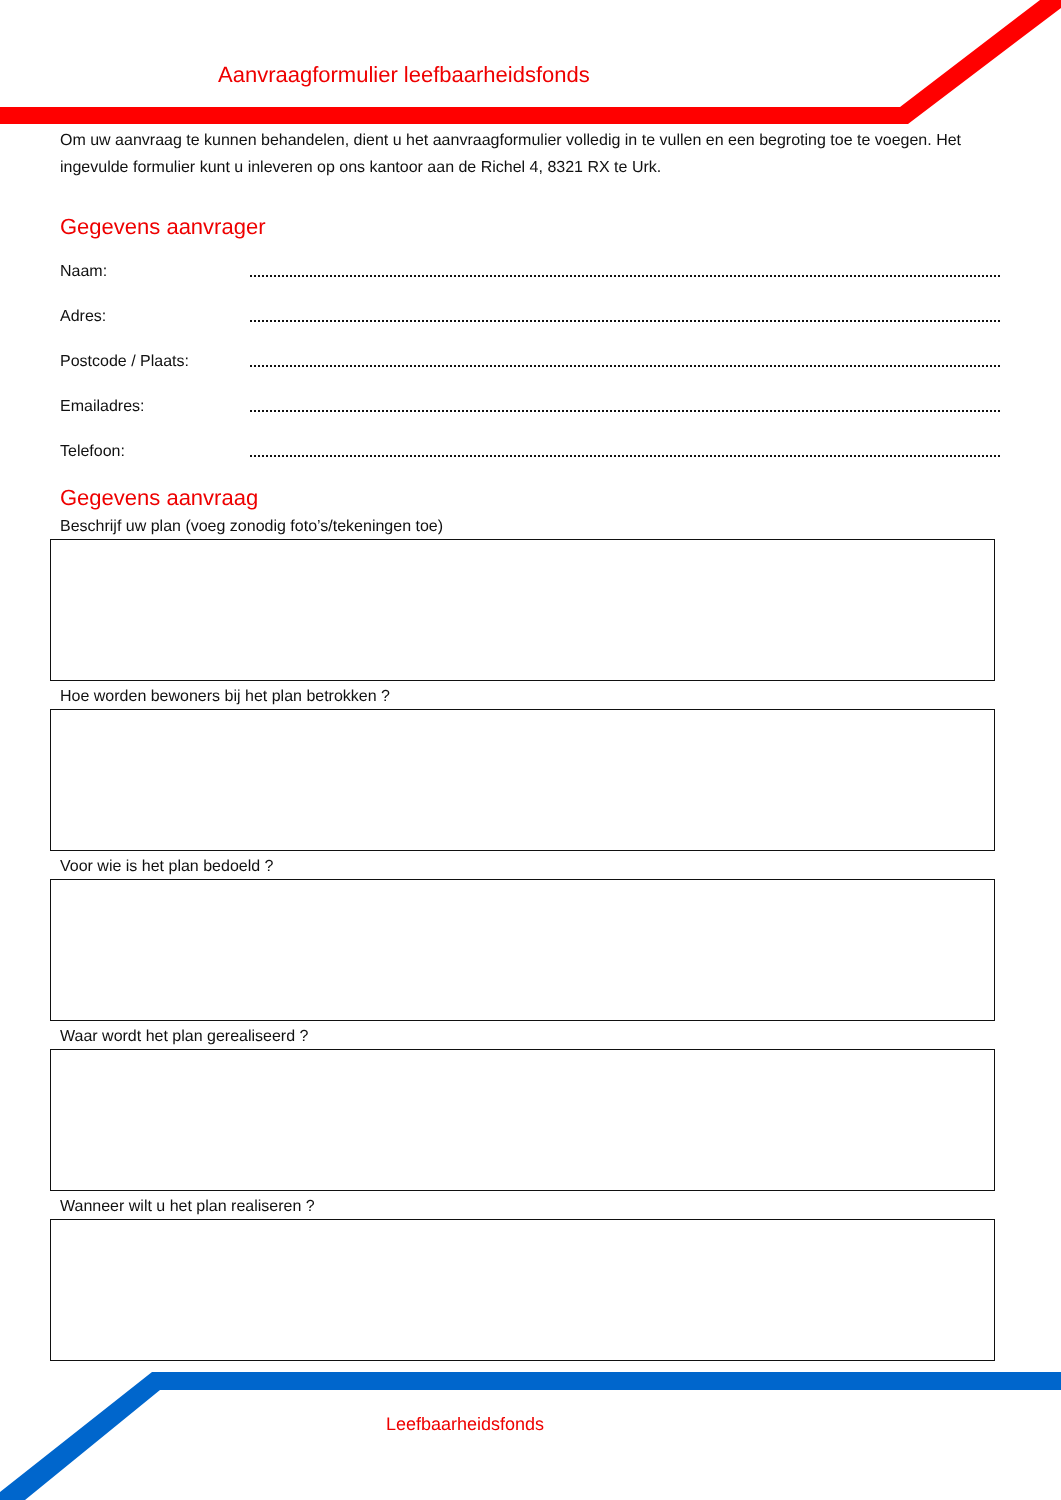Aanvraagformulier leefbaarheidsfonds
Om uw aanvraag te kunnen behandelen, dient u het aanvraagformulier volledig in te vullen en een begroting toe te voegen. Het ingevulde formulier kunt u inleveren op ons kantoor aan de Richel 4, 8321 RX te Urk.
Gegevens aanvrager
Naam:
Adres:
Postcode / Plaats:
Emailadres:
Telefoon:
Gegevens aanvraag
Beschrijf uw plan (voeg zonodig foto’s/tekeningen toe)
Hoe worden bewoners bij het plan betrokken ?
Voor wie is het plan bedoeld ?
Waar wordt het plan gerealiseerd ?
Wanneer wilt u het plan realiseren ?
Leefbaarheidsfonds